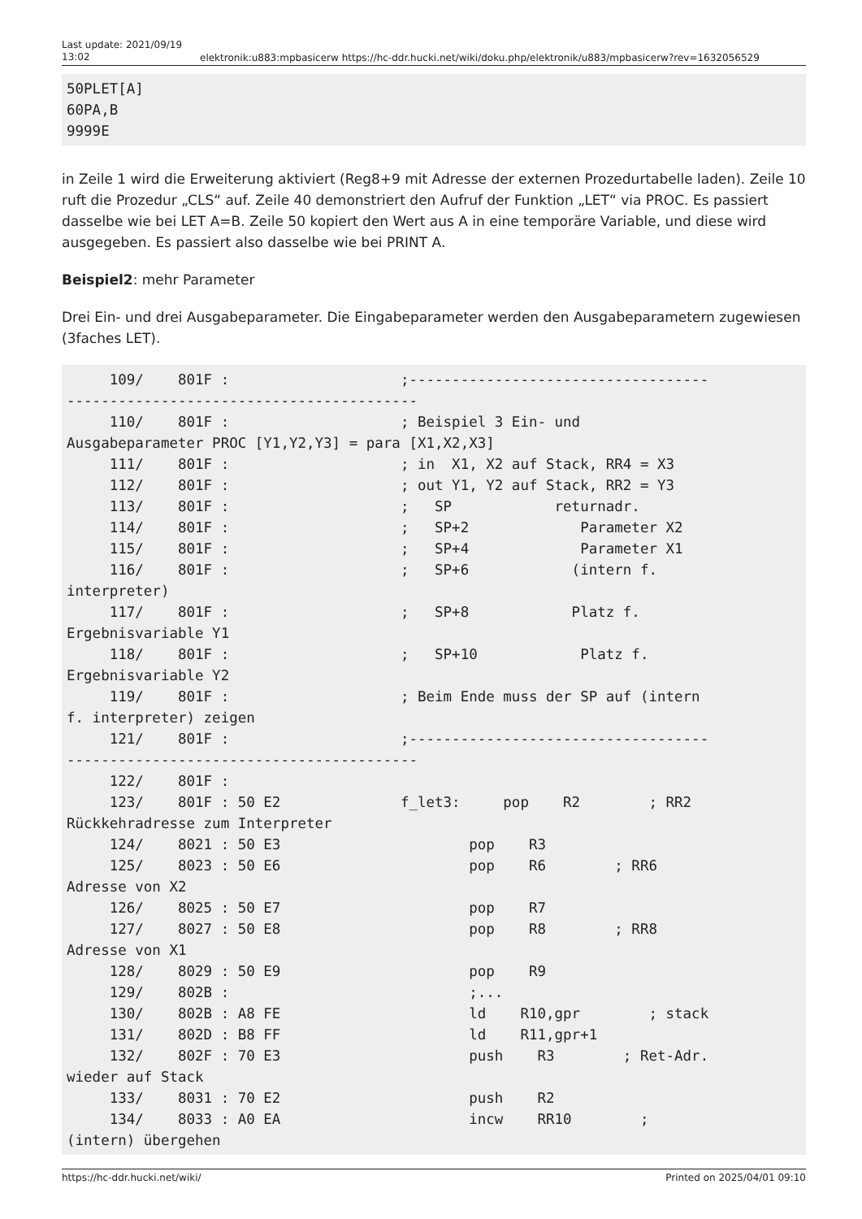Last update: 2021/09/19 13:02
elektronik:u883:mpbasicerw https://hc-ddr.hucki.net/wiki/doku.php/elektronik/u883/mpbasicerw?rev=1632056529
50PLET[A]
60PA,B
9999E
in Zeile 1 wird die Erweiterung aktiviert (Reg8+9 mit Adresse der externen Prozedurtabelle laden). Zeile 10 ruft die Prozedur „CLS“ auf. Zeile 40 demonstriert den Aufruf der Funktion „LET“ via PROC. Es passiert dasselbe wie bei LET A=B. Zeile 50 kopiert den Wert aus A in eine temporäre Variable, und diese wird ausgegeben. Es passiert also dasselbe wie bei PRINT A.
Beispiel2: mehr Parameter
Drei Ein- und drei Ausgabeparameter. Die Eingabeparameter werden den Ausgabeparametern zugewiesen (3faches LET).
     109/    801F :                    ;-----------------------------------
-----------------------------------------
     110/    801F :                    ; Beispiel 3 Ein- und
Ausgabeparameter PROC [Y1,Y2,Y3] = para [X1,X2,X3]
     111/    801F :                    ; in  X1, X2 auf Stack, RR4 = X3
     112/    801F :                    ; out Y1, Y2 auf Stack, RR2 = Y3
     113/    801F :                    ;   SP            returnadr.
     114/    801F :                    ;   SP+2             Parameter X2
     115/    801F :                    ;   SP+4             Parameter X1
     116/    801F :                    ;   SP+6            (intern f.
interpreter)
     117/    801F :                    ;   SP+8            Platz f.
Ergebnisvariable Y1
     118/    801F :                    ;   SP+10            Platz f.
Ergebnisvariable Y2
     119/    801F :                    ; Beim Ende muss der SP auf (intern
f. interpreter) zeigen
     121/    801F :                    ;-----------------------------------
-----------------------------------------
     122/    801F :
     123/    801F : 50 E2              f_let3:     pop    R2        ; RR2
Rückkehradresse zum Interpreter
     124/    8021 : 50 E3                      pop    R3
     125/    8023 : 50 E6                      pop    R6        ; RR6
Adresse von X2
     126/    8025 : 50 E7                      pop    R7
     127/    8027 : 50 E8                      pop    R8        ; RR8
Adresse von X1
     128/    8029 : 50 E9                      pop    R9
     129/    802B :                            ;...
     130/    802B : A8 FE                      ld    R10,gpr        ; stack
     131/    802D : B8 FF                      ld    R11,gpr+1
     132/    802F : 70 E3                      push    R3        ; Ret-Adr.
wieder auf Stack
     133/    8031 : 70 E2                      push    R2
     134/    8033 : A0 EA                      incw    RR10        ;
(intern) übergehen
https://hc-ddr.hucki.net/wiki/ Printed on 2025/04/01 09:10